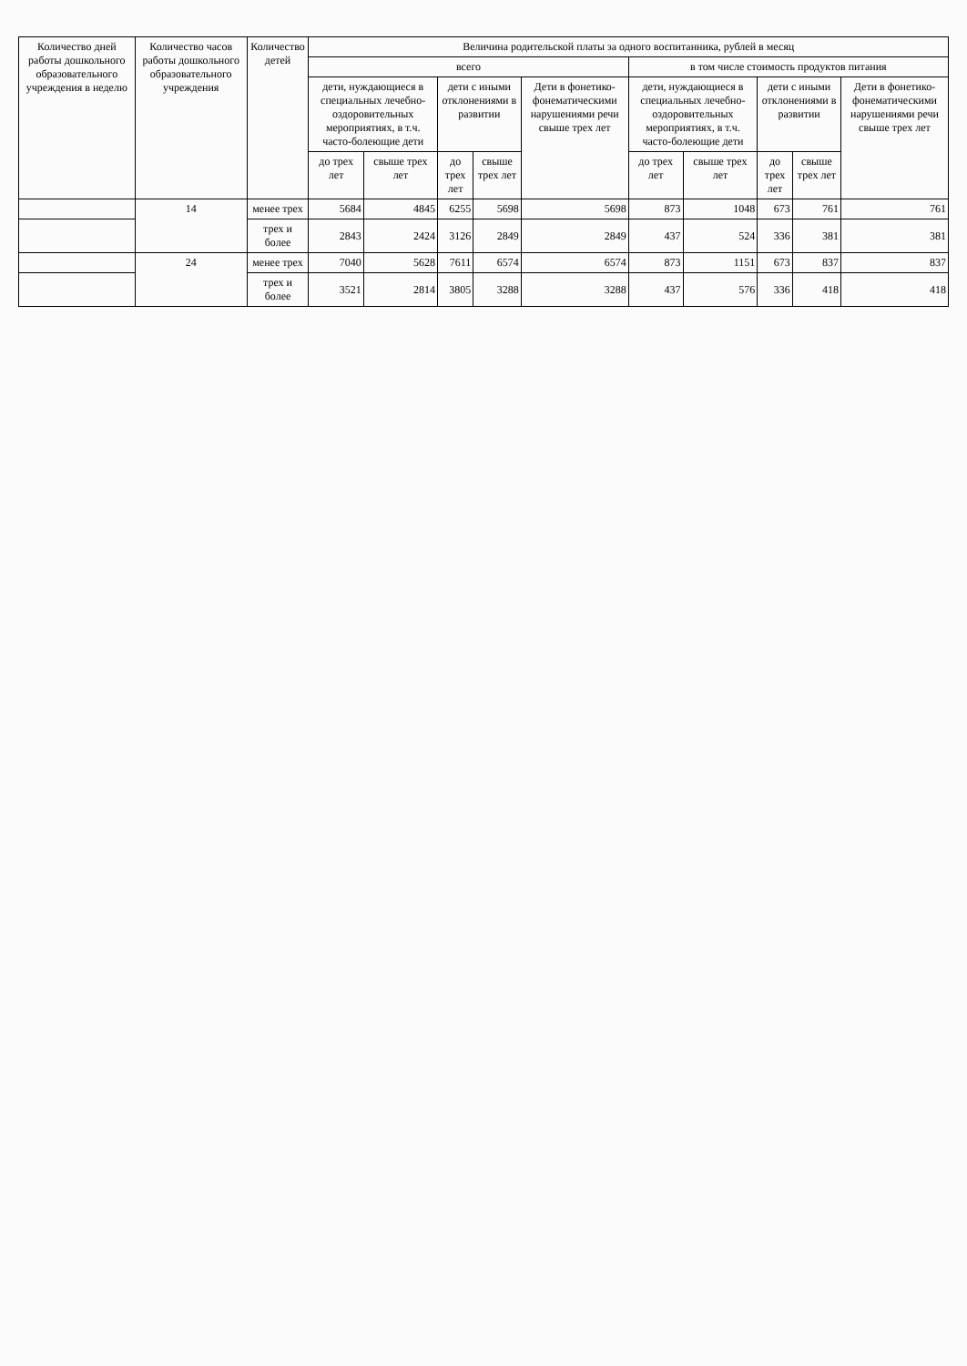| Количество дней работы дошкольного образовательного учреждения в неделю | Количество часов работы дошкольного образовательного учреждения | Количество детей | Величина родительской платы за одного воспитанника, рублей в месяц | | | | | | | | | |
| --- | --- | --- | --- | --- | --- | --- | --- | --- | --- | --- | --- | --- |
| | | | всего | | | | | в том числе стоимость продуктов питания | | | | |
| | | | дети, нуждающиеся в специальных лечебно-оздоровительных мероприятиях, в т.ч. часто-болеющие дети | | дети с иными отклонениями в развитии | | Дети в фонетико-фонематическими нарушениями речи свыше трех лет | дети, нуждающиеся в специальных лечебно-оздоровительных мероприятиях, в т.ч. часто-болеющие дети | | дети с иными отклонениями в развитии | | Дети в фонетико-фонематическими нарушениями речи свыше трех лет |
| | | | до трех лет | свыше трех лет | до трех лет | свыше трех лет | | до трех лет | свыше трех лет | до трех лет | свыше трех лет | |
| | 14 | менее трех | 5684 | 4845 | 6255 | 5698 | 5698 | 873 | 1048 | 673 | 761 | 761 |
| | | трех и более | 2843 | 2424 | 3126 | 2849 | 2849 | 437 | 524 | 336 | 381 | 381 |
| | 24 | менее трех | 7040 | 5628 | 7611 | 6574 | 6574 | 873 | 1151 | 673 | 837 | 837 |
| | | трех и более | 3521 | 2814 | 3805 | 3288 | 3288 | 437 | 576 | 336 | 418 | 418 |